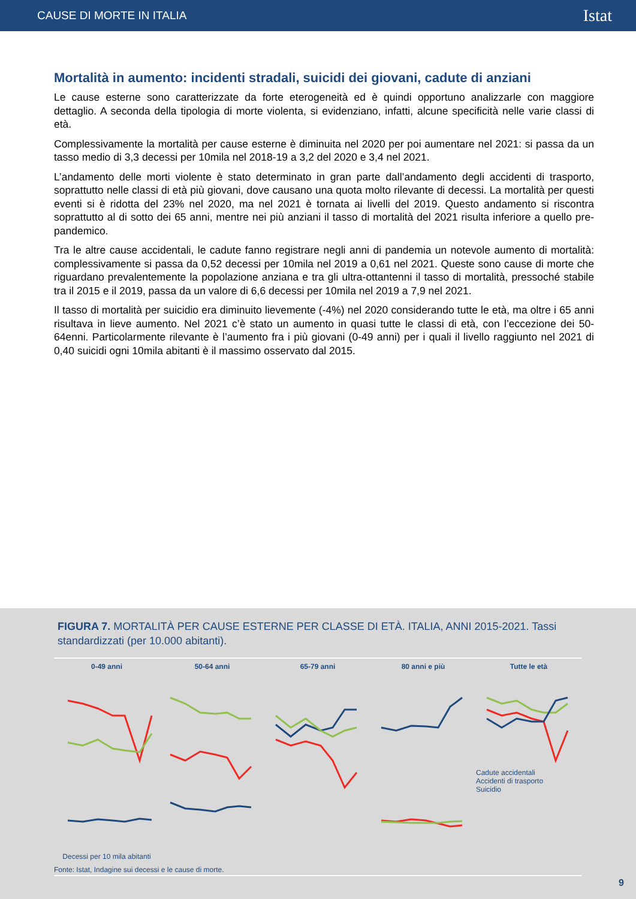CAUSE DI MORTE IN ITALIA Istat
Mortalità in aumento: incidenti stradali, suicidi dei giovani, cadute di anziani
Le cause esterne sono caratterizzate da forte eterogeneità ed è quindi opportuno analizzarle con maggiore dettaglio. A seconda della tipologia di morte violenta, si evidenziano, infatti, alcune specificità nelle varie classi di età.
Complessivamente la mortalità per cause esterne è diminuita nel 2020 per poi aumentare nel 2021: si passa da un tasso medio di 3,3 decessi per 10mila nel 2018-19 a 3,2 del 2020 e 3,4 nel 2021.
L’andamento delle morti violente è stato determinato in gran parte dall’andamento degli accidenti di trasporto, soprattutto nelle classi di età più giovani, dove causano una quota molto rilevante di decessi. La mortalità per questi eventi si è ridotta del 23% nel 2020, ma nel 2021 è tornata ai livelli del 2019. Questo andamento si riscontra soprattutto al di sotto dei 65 anni, mentre nei più anziani il tasso di mortalità del 2021 risulta inferiore a quello pre-pandemico.
Tra le altre cause accidentali, le cadute fanno registrare negli anni di pandemia un notevole aumento di mortalità: complessivamente si passa da 0,52 decessi per 10mila nel 2019 a 0,61 nel 2021. Queste sono cause di morte che riguardano prevalentemente la popolazione anziana e tra gli ultra-ottantenni il tasso di mortalità, pressoché stabile tra il 2015 e il 2019, passa da un valore di 6,6 decessi per 10mila nel 2019 a 7,9 nel 2021.
Il tasso di mortalità per suicidio era diminuito lievemente (-4%) nel 2020 considerando tutte le età, ma oltre i 65 anni risultava in lieve aumento. Nel 2021 c’è stato un aumento in quasi tutte le classi di età, con l’eccezione dei 50-64enni. Particolarmente rilevante è l’aumento fra i più giovani (0-49 anni) per i quali il livello raggiunto nel 2021 di 0,40 suicidi ogni 10mila abitanti è il massimo osservato dal 2015.
FIGURA 7. MORTALITÀ PER CAUSE ESTERNE PER CLASSE DI ETÀ. ITALIA, ANNI 2015-2021. Tassi standardizzati (per 10.000 abitanti).
0-49 anni
Decessi per 10 mila abitanti
50-64 anni 65-79 anni 80 anni e più Tutte le età
Cadute accidentali
Accidenti di trasporto
Suicidio
Fonte: Istat, Indagine sui decessi e le cause di morte.
9